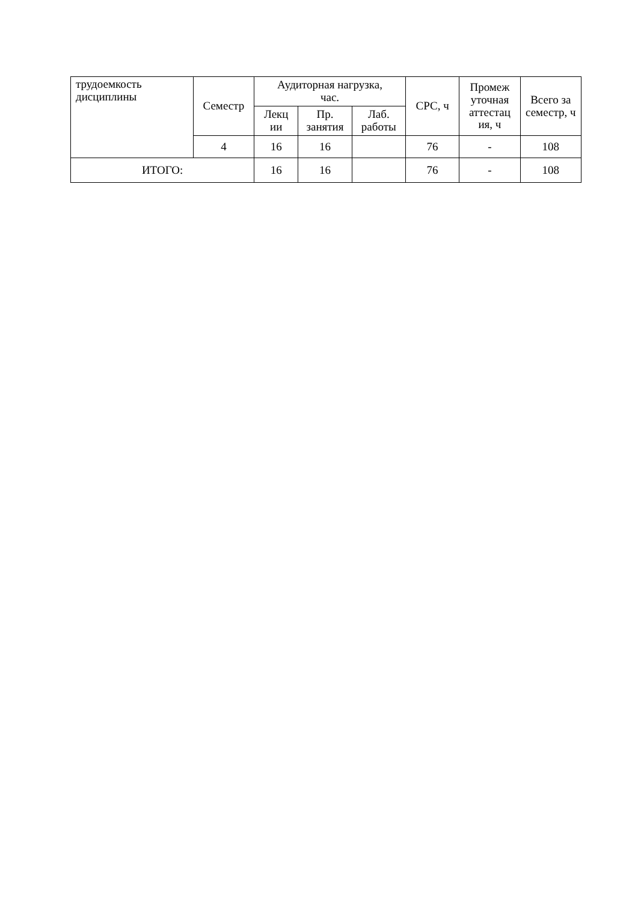| трудоемкость дисциплины | Семестр | Аудиторная нагрузка, час. | | | СРС, ч | Промеж уточная аттестац ия, ч | Всего за семестр, ч |
| | | Лекц ии | Пр. занятия | Лаб. работы | | | |
| | 4 | 16 | 16 | | 76 | - | 108 |
| ИТОГО: | | 16 | 16 | | 76 | - | 108 |